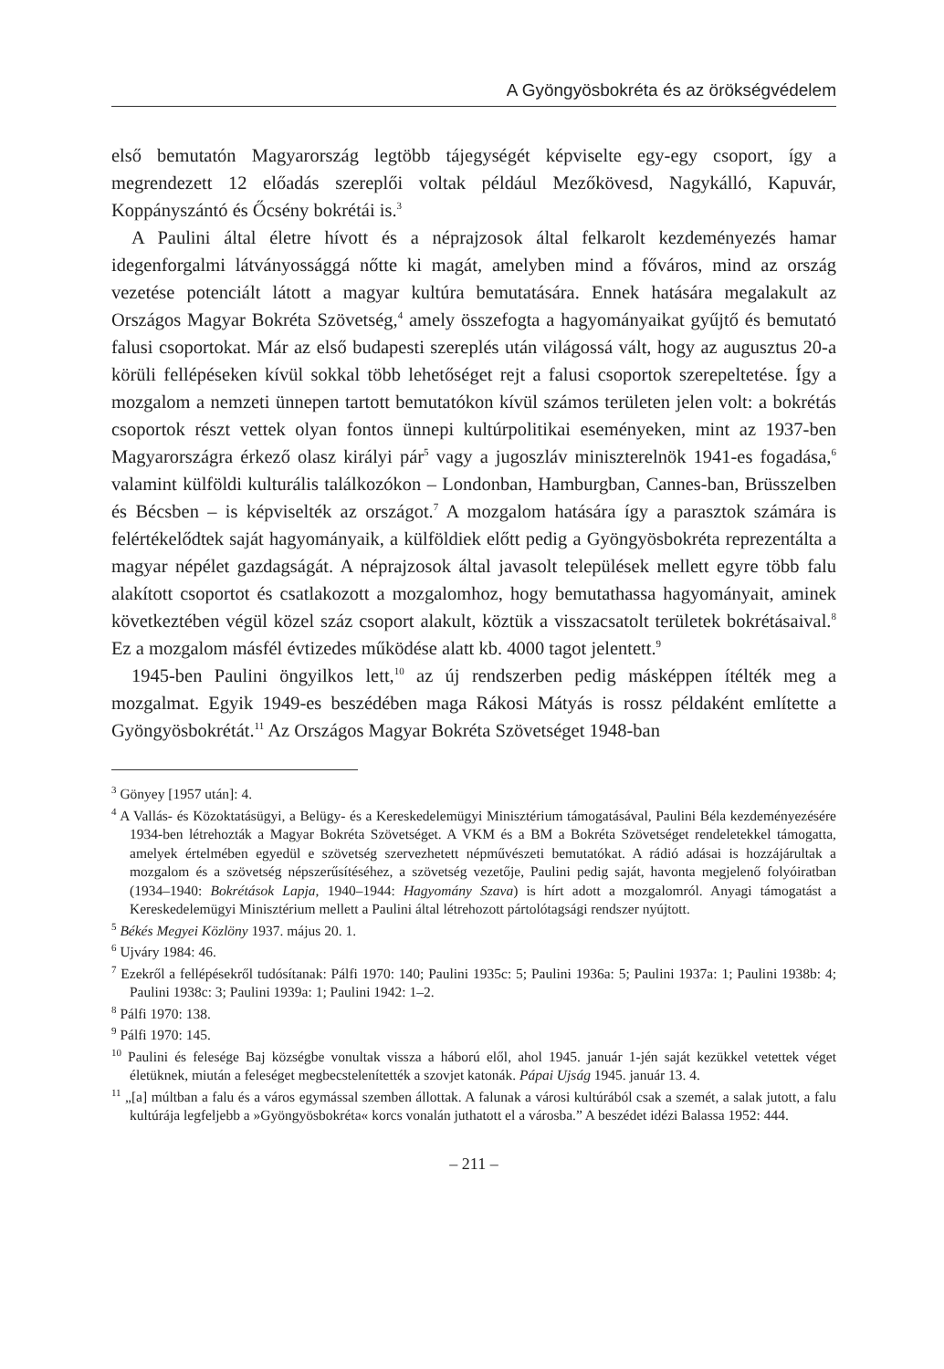A Gyöngyösbokréta és az örökségvédelem
első bemutatón Magyarország legtöbb tájegységét képviselte egy-egy csoport, így a megrendezett 12 előadás szereplői voltak például Mezőkövesd, Nagykálló, Kapuvár, Koppányszántó és Őcsény bokrétái is.<sup>3</sup>
A Paulini által életre hívott és a néprajzosok által felkarolt kezdeményezés hamar idegenforgalmi látványossággá nőtte ki magát, amelyben mind a főváros, mind az ország vezetése potenciált látott a magyar kultúra bemutatására. Ennek hatására megalakult az Országos Magyar Bokréta Szövetség,<sup>4</sup> amely összefogta a hagyományaikat gyűjtő és bemutató falusi csoportokat. Már az első budapesti szereplés után világossá vált, hogy az augusztus 20-a körüli fellépéseken kívül sokkal több lehetőséget rejt a falusi csoportok szerepeltetése. Így a mozgalom a nemzeti ünnepen tartott bemutatókon kívül számos területen jelen volt: a bokrétás csoportok részt vettek olyan fontos ünnepi kultúrpolitikai eseményeken, mint az 1937-ben Magyarországra érkező olasz királyi pár<sup>5</sup> vagy a jugoszláv miniszterelnök 1941-es fogadása,<sup>6</sup> valamint külföldi kulturális találkozókon – Londonban, Hamburgban, Cannes-ban, Brüsszelben és Bécsben – is képviselték az országot.<sup>7</sup> A mozgalom hatására így a parasztok számára is felértékelődtek saját hagyományaik, a külföldiek előtt pedig a Gyöngyösbokréta reprezentálta a magyar népélet gazdagságát. A néprajzosok által javasolt települések mellett egyre több falu alakított csoportot és csatlakozott a mozgalomhoz, hogy bemutathassa hagyományait, aminek következtében végül közel száz csoport alakult, köztük a visszacsatolt területek bokrétásaival.<sup>8</sup> Ez a mozgalom másfél évtizedes működése alatt kb. 4000 tagot jelentett.<sup>9</sup>
1945-ben Paulini öngyilkos lett,<sup>10</sup> az új rendszerben pedig másképpen ítélték meg a mozgalmat. Egyik 1949-es beszédében maga Rákosi Mátyás is rossz példaként említette a Gyöngyösbokrétát.<sup>11</sup> Az Országos Magyar Bokréta Szövetséget 1948-ban
<sup>3</sup> Gönyey [1957 után]: 4.
<sup>4</sup> A Vallás- és Közoktatásügyi, a Belügy- és a Kereskedelemügyi Minisztérium támogatásával, Paulini Béla kezdeményezésére 1934-ben létrehozták a Magyar Bokréta Szövetséget. A VKM és a BM a Bokréta Szövetséget rendeletekkel támogatta, amelyek értelmében egyedül e szövetség szervezhetett népművészeti bemutatókat. A rádió adásai is hozzájárultak a mozgalom és a szövetség népszerűsítéséhez, a szövetség vezetője, Paulini pedig saját, havonta megjelenő folyóiratban (1934–1940: Bokrétások Lapja, 1940–1944: Hagyomány Szava) is hírt adott a mozgalomról. Anyagi támogatást a Kereskedelemügyi Minisztérium mellett a Paulini által létrehozott pártolótagsági rendszer nyújtott.
<sup>5</sup> Békés Megyei Közlöny 1937. május 20. 1.
<sup>6</sup> Ujváry 1984: 46.
<sup>7</sup> Ezekről a fellépésekről tudósítanak: Pálfi 1970: 140; Paulini 1935c: 5; Paulini 1936a: 5; Paulini 1937a: 1; Paulini 1938b: 4; Paulini 1938c: 3; Paulini 1939a: 1; Paulini 1942: 1–2.
<sup>8</sup> Pálfi 1970: 138.
<sup>9</sup> Pálfi 1970: 145.
<sup>10</sup> Paulini és felesége Baj községbe vonultak vissza a háború elől, ahol 1945. január 1-jén saját kezükkel vetettek véget életüknek, miután a feleséget megbecstelenítették a szovjet katonák. Pápai Ujság 1945. január 13. 4.
<sup>11</sup> „[a] múltban a falu és a város egymással szemben állottak. A falunak a városi kultúrából csak a szemét, a salak jutott, a falu kultúrája legfeljebb a »Gyöngyösbokréta« korcs vonalán juthatott el a városba.” A beszédet idézi Balassa 1952: 444.
– 211 –